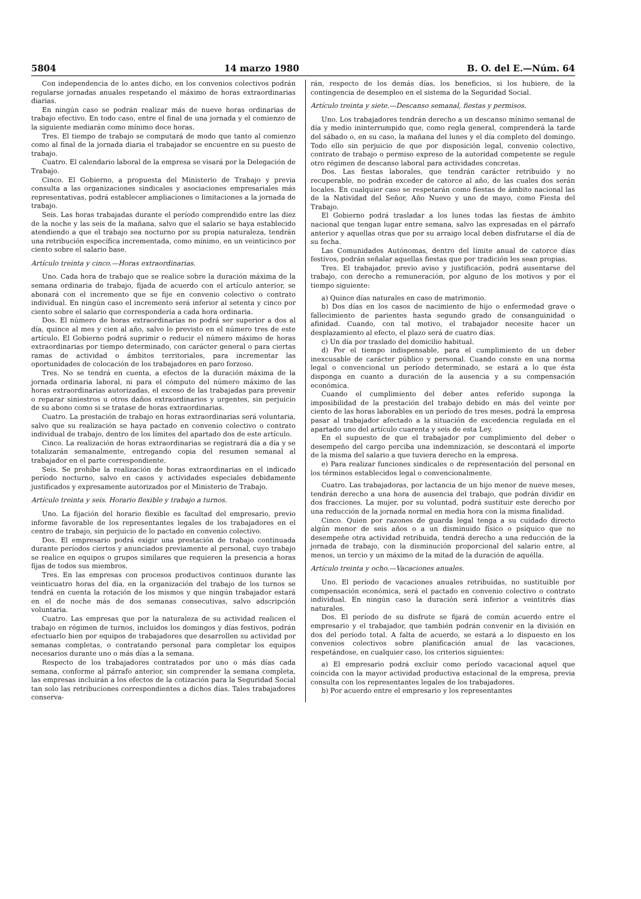5804 14 marzo 1980 B. O. del E.—Núm. 64
Con independencia de lo antes dicho, en los convenios colectivos podrán regularse jornadas anuales respetando el máximo de horas extraordinarias diarias.
En ningún caso se podrán realizar más de nueve horas ordinarias de trabajo efectivo. En todo caso, entre el final de una jornada y el comienzo de la siguiente mediarán como mínimo doce horas.
Tres. El tiempo de trabajo se computará de modo que tanto al comienzo como al final de la jornada diaria el trabajador se encuentre en su puesto de trabajo.
Cuatro. El calendario laboral de la empresa se visará por la Delegación de Trabajo.
Cinco. El Gobierno, a propuesta del Ministerio de Trabajo y previa consulta a las organizaciones sindicales y asociaciones empresariales más representativas, podrá establecer ampliaciones o limitaciones a la jornada de trabajo.
Seis. Las horas trabajadas durante el período comprendido entre las diez de la noche y las seis de la mañana, salvo que el salario se haya establecido atendiendo a que el trabajo sea nocturno por su propia naturaleza, tendrán una retribución específica incrementada, como mínimo, en un veinticinco por ciento sobre el salario base.
Artículo treinta y cinco.—Horas extraordinarias.
Uno. Cada hora de trabajo que se realice sobre la duración máxima de la semana ordinaria de trabajo, fijada de acuerdo con el artículo anterior, se abonará con el incremento que se fije en convenio colectivo o contrato individual. En ningún caso el incremento será inferior al setenta y cinco por ciento sobre el salario que correspondería a cada hora ordinaria.
Dos. El número de horas extraordinarias no podrá ser superior a dos al día, quince al mes y cien al año, salvo lo previsto en el número tres de este artículo. El Gobierno podrá suprimir o reducir el número máximo de horas extraordinarias por tiempo determinado, con carácter general o para ciertas ramas de actividad o ámbitos territoriales, para incrementar las oportunidades de colocación de los trabajadores en paro forzoso.
Tres. No se tendrá en cuenta, a efectos de la duración máxima de la jornada ordinaria laboral, ni para el cómputo del número máximo de las horas extraordinarias autorizadas, el exceso de las trabajadas para prevenir o reparar siniestros u otros daños extraordinarios y urgentes, sin perjuicio de su abono como si se tratase de horas extraordinarias.
Cuatro. La prestación de trabajo en horas extraordinarias será voluntaria, salvo que su realización se haya pactado en convenio colectivo o contrato individual de trabajo, dentro de los límites del apartado dos de este artículo.
Cinco. La realización de horas extraordinarias se registrará día a día y se totalizarán semanalmente, entregando copia del resumen semanal al trabajador en el parte correspondiente.
Seis. Se prohíbe la realización de horas extraordinarias en el indicado período nocturno, salvo en casos y actividades especiales debidamente justificados y expresamente autorizados por el Ministerio de Trabajo.
Artículo treinta y seis. Horario flexible y trabajo a turnos.
Uno. La fijación del horario flexible es facultad del empresario, previo informe favorable de los representantes legales de los trabajadores en el centro de trabajo, sin perjuicio de lo pactado en convenio colectivo.
Dos. El empresario podrá exigir una prestación de trabajo continuada durante períodos ciertos y anunciados previamente al personal, cuyo trabajo se realice en equipos o grupos similares que requieren la presencia a horas fijas de todos sus miembros.
Tres. En las empresas con procesos productivos continuos durante las veinticuatro horas del día, en la organización del trabajo de los turnos se tendrá en cuenta la rotación de los mismos y que ningún trabajador estará en el de noche más de dos semanas consecutivas, salvo adscripción voluntaria.
Cuatro. Las empresas que por la naturaleza de su actividad realicen el trabajo en régimen de turnos, incluidos los domingos y días festivos, podrán efectuarlo bien por equipos de trabajadores que desarrollen su actividad por semanas completas, o contratando personal para completar los equipos necesarios durante uno o más días a la semana.
Respecto de los trabajadores contratados por uno o más días cada semana, conforme al párrafo anterior, sin comprender la semana completa, las empresas incluirán a los efectos de la cotización para la Seguridad Social tan solo las retribuciones correspondientes a dichos días. Tales trabajadores conserva-
rán, respecto de los demás días, los beneficios, si los hubiere, de la contingencia de desempleo en el sistema de la Seguridad Social.
Artículo treinta y siete.—Descanso semanal, fiestas y permisos.
Uno. Los trabajadores tendrán derecho a un descanso mínimo semanal de día y medio ininterrumpido que, como regla general, comprenderá la tarde del sábado o, en su caso, la mañana del lunes y el día completo del domingo. Todo ello sin perjuicio de que por disposición legal, convenio colectivo, contrato de trabajo o permiso expreso de la autoridad competente se regule otro régimen de descanso laboral para actividades concretas.
Dos. Las fiestas laborales, que tendrán carácter retribuido y no recuperable, no podrán exceder de catorce al año, de las cuales dos serán locales. En cualquier caso se respetarán como fiestas de ámbito nacional las de la Natividad del Señor, Año Nuevo y uno de mayo, como Fiesta del Trabajo.
El Gobierno podrá trasladar a los lunes todas las fiestas de ámbito nacional que tengan lugar entre semana, salvo las expresadas en el párrafo anterior y aquellas otras que por su arraigo local deben disfrutarse el día de su fecha.
Las Comunidades Autónomas, dentro del límite anual de catorce días festivos, podrán señalar aquellas fiestas que por tradición les sean propias.
Tres. El trabajador, previo aviso y justificación, podrá ausentarse del trabajo, con derecho a remuneración, por alguno de los motivos y por el tiempo siguiente:
a) Quince días naturales en caso de matrimonio.
b) Dos días en los casos de nacimiento de hijo o enfermedad grave o fallecimiento de parientes hasta segundo grado de consanguinidad o afinidad. Cuando, con tal motivo, el trabajador necesite hacer un desplazamiento al efecto, el plazo será de cuatro días.
c) Un día por traslado del domicilio habitual.
d) Por el tiempo indispensable, para el cumplimiento de un deber inexcusable de carácter público y personal. Cuando conste en una norma legal o convencional un período determinado, se estará a lo que ésta disponga en cuanto a duración de la ausencia y a su compensación económica.
Cuando el cumplimiento del deber antes referido suponga la imposibilidad de la prestación del trabajo debido en más del veinte por ciento de las horas laborables en un período de tres meses, podrá la empresa pasar al trabajador afectado a la situación de excedencia regulada en el apartado uno del artículo cuarenta y seis de esta Ley.
En el supuesto de que el trabajador por cumplimiento del deber o desempeño del cargo perciba una indemnización, se descontará el importe de la misma del salario a que tuviera derecho en la empresa.
e) Para realizar funciones sindicales o de representación del personal en los términos establecidos legal o convencionalmente.
Cuatro. Las trabajadoras, por lactancia de un hijo menor de nueve meses, tendrán derecho a una hora de ausencia del trabajo, que podrán dividir en dos fracciones. La mujer, por su voluntad, podrá sustituir este derecho por una reducción de la jornada normal en media hora con la misma finalidad.
Cinco. Quien por razones de guarda legal tenga a su cuidado directo algún menor de seis años o a un disminuido físico o psíquico que no desempeñe otra actividad retribuida, tendrá derecho a una reducción de la jornada de trabajo, con la disminución proporcional del salario entre, al menos, un tercio y un máximo de la mitad de la duración de aquélla.
Artículo treinta y ocho.—Vacaciones anuales.
Uno. El período de vacaciones anuales retribuidas, no sustituible por compensación económica, será el pactado en convenio colectivo o contrato individual. En ningún caso la duración será inferior a veintitrés días naturales.
Dos. El período de su disfrute se fijará de común acuerdo entre el empresario y el trabajador, que también podrán convenir en la división en dos del período total. A falta de acuerdo, se estará a lo dispuesto en los convenios colectivos sobre planificación anual de las vacaciones, respetándose, en cualquier caso, los criterios siguientes:
a) El empresario podrá excluir como período vacacional aquel que coincida con la mayor actividad productiva estacional de la empresa, previa consulta con los representantes legales de los trabajadores.
b) Por acuerdo entre el empresario y los representantes